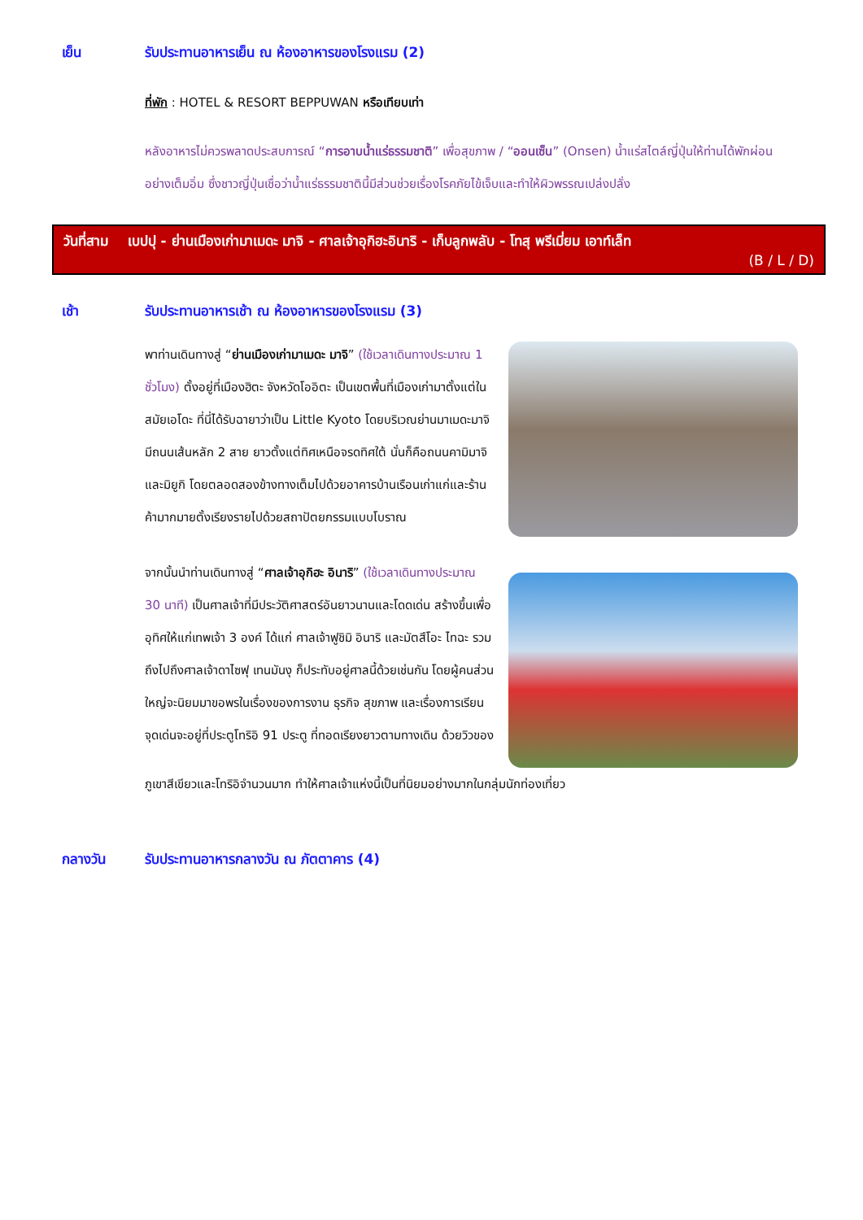เย็น รับประทานอาหารเย็น ณ ห้องอาหารของโรงแรม (2)
ที่พัก : HOTEL & RESORT BEPPUWAN หรือเทียบเท่า
หลังอาหารไม่ควรพลาดประสบการณ์ “การอาบน้ำแร่ธรรมชาติ” เพื่อสุขภาพ / “ออนเซ็น” (Onsen) น้ำแร่สไตล์ญี่ปุ่นให้ท่านได้พักผ่อนอย่างเต็มอิ่ม ซึ่งชาวญี่ปุ่นเชื่อว่าน้ำแร่ธรรมชาตินี้มีส่วนช่วยเรื่องโรคภัยไข้เจ็บและทำให้ผิวพรรณเปล่งปลั่ง
วันที่สาม เบปปุ - ย่านเมืองเก่ามาเมดะ มาจิ - ศาลเจ้าอุกิฮะอินาริ - เก็บลูกพลับ - โทสุ พรีเมี่ยม เอาท์เล็ท
(B / L / D)
เช้า รับประทานอาหารเช้า ณ ห้องอาหารของโรงแรม (3)
พาท่านเดินทางสู่ “ย่านเมืองเก่ามาเมดะ มาจิ” (ใช้เวลาเดินทางประมาณ 1 ชั่วโมง) ตั้งอยู่ที่เมืองฮิตะ จังหวัดโออิตะ เป็นเขตพื้นที่เมืองเก่ามาตั้งแต่ในสมัยเอโดะ ที่นี่ได้รับฉายาว่าเป็น Little Kyoto โดยบริเวณย่านมาเมดะมาจิมีถนนเส้นหลัก 2 สาย ยาวตั้งแต่ทิศเหนือจรดทิศใต้ นั่นก็คือถนนคามิมาจิและมิยูกิ โดยตลอดสองข้างทางเต็มไปด้วยอาคารบ้านเรือนเก่าแก่และร้านค้ามากมายตั้งเรียงรายไปด้วยสถาปัตยกรรมแบบโบราณ
จากนั้นนำท่านเดินทางสู่ “ศาลเจ้าอุกิฮะ อินาริ” (ใช้เวลาเดินทางประมาณ 30 นาที) เป็นศาลเจ้าที่มีประวัติศาสตร์อันยาวนานและโดดเด่น สร้างขึ้นเพื่ออุทิศให้แก่เทพเจ้า 3 องค์ ได้แก่ ศาลเจ้าฟูชิมิ อินาริ และมัตสึโอะ ไทฉะ รวมถึงไปถึงศาลเจ้าดาไซฟุ เทนมันงุ ก็ประทับอยู่ศาลนี้ด้วยเช่นกัน โดยผู้คนส่วนใหญ่จะนิยมมาขอพรในเรื่องของการงาน ธุรกิจ สุขภาพ และเรื่องการเรียน จุดเด่นจะอยู่ที่ประตูโทริอิ 91 ประตู ที่ทอดเรียงยาวตามทางเดิน ด้วยวิวของ
ภูเขาสีเขียวและโทริอิจำนวนมาก ทำให้ศาลเจ้าแห่งนี้เป็นที่นิยมอย่างมากในกลุ่มนักท่องเที่ยว
กลางวัน รับประทานอาหารกลางวัน ณ ภัตตาคาร (4)